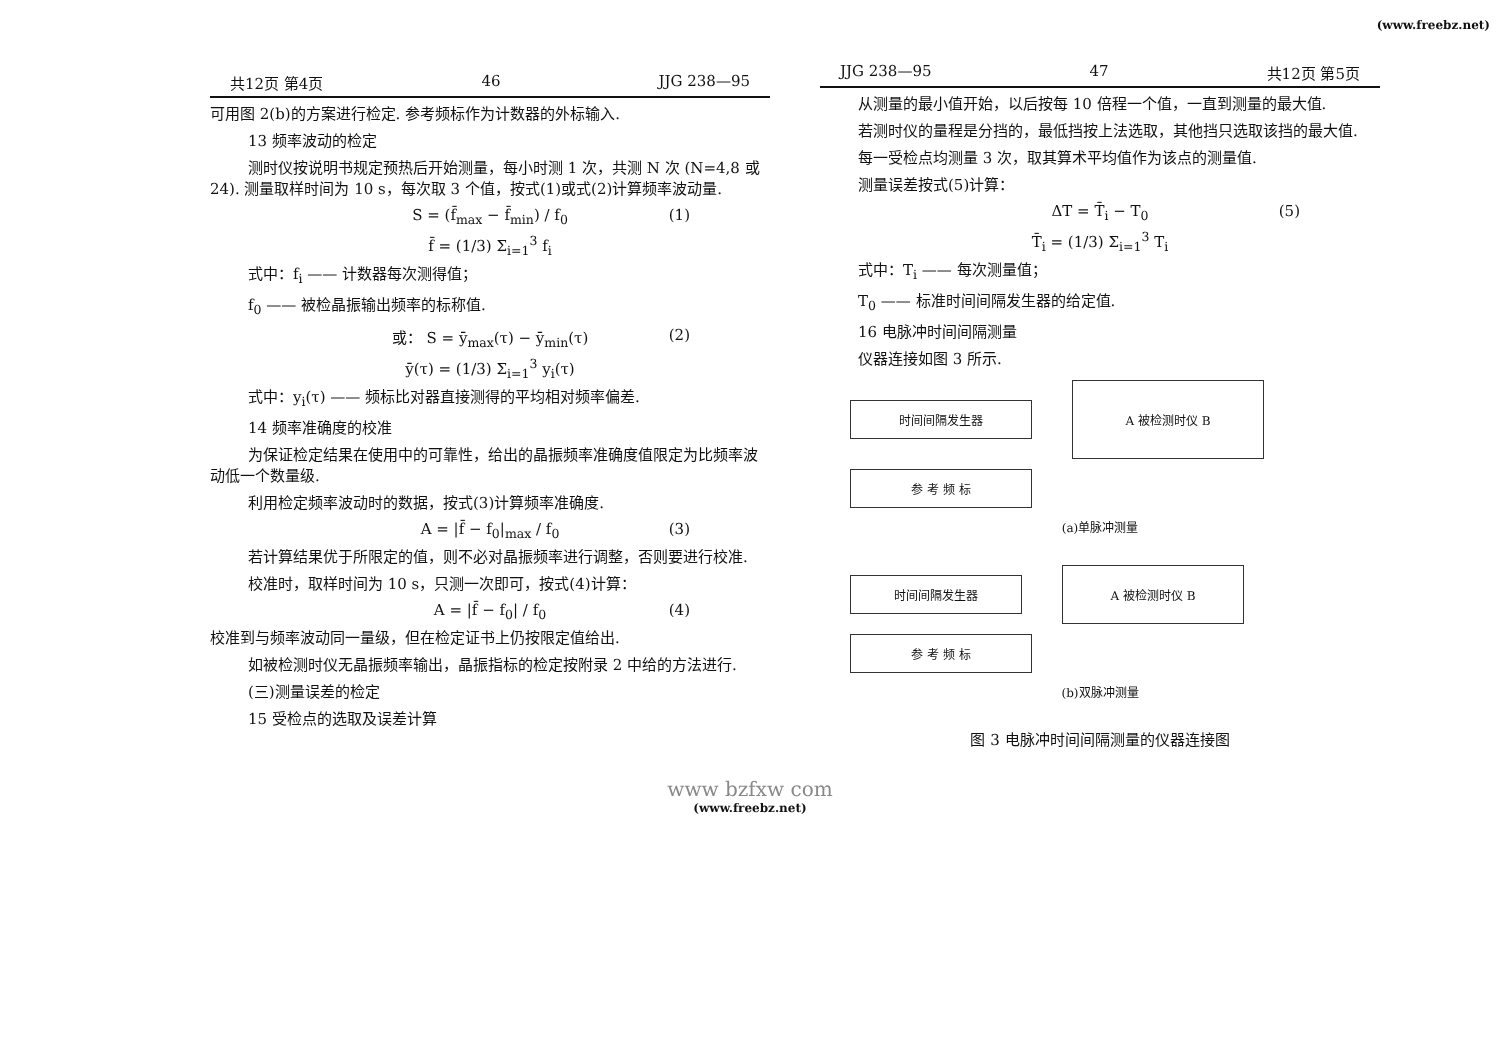(www.freebz.net)
共12页 第4页 46 JJG 238—95
可用图 2(b)的方案进行检定. 参考频标作为计数器的外标输入.
13 频率波动的检定
测时仪按说明书规定预热后开始测量，每小时测 1 次，共测 N 次 (N=4,8 或 24). 测量取样时间为 10 s，每次取 3 个值，按式(1)或式(2)计算频率波动量.
S = (f̄<sub>max</sub> − f̄<sub>min</sub>) / f<sub>0</sub> (1)
f̄ = (1/3) Σ<sub>i=1</sub><sup>3</sup> f<sub>i</sub>
式中：f<sub>i</sub> —— 计数器每次测得值；
f<sub>0</sub> —— 被检晶振输出频率的标称值.
或： S = ȳ<sub>max</sub>(τ) − ȳ<sub>min</sub>(τ) (2)
ȳ(τ) = (1/3) Σ<sub>i=1</sub><sup>3</sup> y<sub>i</sub>(τ)
式中：y<sub>i</sub>(τ) —— 频标比对器直接测得的平均相对频率偏差.
14 频率准确度的校准
为保证检定结果在使用中的可靠性，给出的晶振频率准确度值限定为比频率波动低一个数量级.
利用检定频率波动时的数据，按式(3)计算频率准确度.
A = |f̄ − f<sub>0</sub>|<sub>max</sub> / f<sub>0</sub> (3)
若计算结果优于所限定的值，则不必对晶振频率进行调整，否则要进行校准.
校准时，取样时间为 10 s，只测一次即可，按式(4)计算：
A = |f̄ − f<sub>0</sub>| / f<sub>0</sub> (4)
校准到与频率波动同一量级，但在检定证书上仍按限定值给出.
如被检测时仪无晶振频率输出，晶振指标的检定按附录 2 中给的方法进行.
(三)测量误差的检定
15 受检点的选取及误差计算
JJG 238—95 47 共12页 第5页
从测量的最小值开始，以后按每 10 倍程一个值，一直到测量的最大值.
若测时仪的量程是分挡的，最低挡按上法选取，其他挡只选取该挡的最大值.
每一受检点均测量 3 次，取其算术平均值作为该点的测量值.
测量误差按式(5)计算：
ΔT = T̄<sub>i</sub> − T<sub>0</sub> (5)
T̄<sub>i</sub> = (1/3) Σ<sub>i=1</sub><sup>3</sup> T<sub>i</sub>
式中：T<sub>i</sub> —— 每次测量值；
T<sub>0</sub> —— 标准时间间隔发生器的给定值.
16 电脉冲时间间隔测量
仪器连接如图 3 所示.
时间间隔发生器
A 被检测时仪 B
参 考 频 标
(a)单脉冲测量
时间间隔发生器
A 被检测时仪 B
参 考 频 标
(b)双脉冲测量
图 3 电脉冲时间间隔测量的仪器连接图
www bzfxw com
(www.freebz.net)